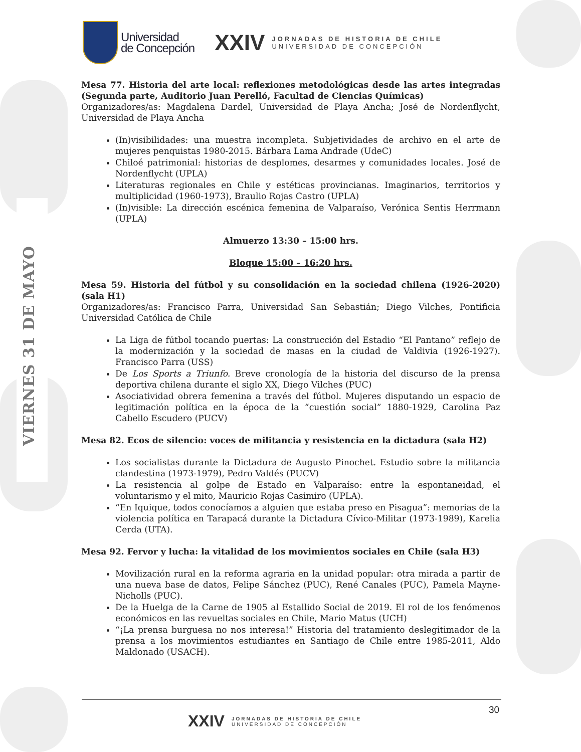VIERNES 31 DE MAYO
Universidad
de Concepción
XXIV
JORNADAS DE HISTORIA DE CHILE
UNIVERSIDAD DE CONCEPCIÓN
Mesa 77. Historia del arte local: reflexiones metodológicas desde las artes integradas (Segunda parte, Auditorio Juan Perelló, Facultad de Ciencias Químicas)
Organizadores/as: Magdalena Dardel, Universidad de Playa Ancha; José de Nordenflycht, Universidad de Playa Ancha
(In)visibilidades: una muestra incompleta. Subjetividades de archivo en el arte de mujeres penquistas 1980-2015. Bárbara Lama Andrade (UdeC)
Chiloé patrimonial: historias de desplomes, desarmes y comunidades locales. José de Nordenflycht (UPLA)
Literaturas regionales en Chile y estéticas provincianas. Imaginarios, territorios y multiplicidad (1960-1973), Braulio Rojas Castro (UPLA)
(In)visible: La dirección escénica femenina de Valparaíso, Verónica Sentis Herrmann (UPLA)
Almuerzo 13:30 – 15:00 hrs.
Bloque 15:00 – 16:20 hrs.
Mesa 59. Historia del fútbol y su consolidación en la sociedad chilena (1926-2020) (sala H1)
Organizadores/as: Francisco Parra, Universidad San Sebastián; Diego Vilches, Pontificia Universidad Católica de Chile
La Liga de fútbol tocando puertas: La construcción del Estadio “El Pantano” reflejo de la modernización y la sociedad de masas en la ciudad de Valdivia (1926-1927). Francisco Parra (USS)
De Los Sports a Triunfo. Breve cronología de la historia del discurso de la prensa deportiva chilena durante el siglo XX, Diego Vilches (PUC)
Asociatividad obrera femenina a través del fútbol. Mujeres disputando un espacio de legitimación política en la época de la “cuestión social” 1880-1929, Carolina Paz Cabello Escudero (PUCV)
Mesa 82. Ecos de silencio: voces de militancia y resistencia en la dictadura (sala H2)
Los socialistas durante la Dictadura de Augusto Pinochet. Estudio sobre la militancia clandestina (1973-1979), Pedro Valdés (PUCV)
La resistencia al golpe de Estado en Valparaíso: entre la espontaneidad, el voluntarismo y el mito, Mauricio Rojas Casimiro (UPLA).
“En Iquique, todos conocíamos a alguien que estaba preso en Pisagua”: memorias de la violencia política en Tarapacá durante la Dictadura Cívico-Militar (1973-1989), Karelia Cerda (UTA).
Mesa 92. Fervor y lucha: la vitalidad de los movimientos sociales en Chile (sala H3)
Movilización rural en la reforma agraria en la unidad popular: otra mirada a partir de una nueva base de datos, Felipe Sánchez (PUC), René Canales (PUC), Pamela Mayne-Nicholls (PUC).
De la Huelga de la Carne de 1905 al Estallido Social de 2019. El rol de los fenómenos económicos en las revueltas sociales en Chile, Mario Matus (UCH)
“¡La prensa burguesa no nos interesa!” Historia del tratamiento deslegitimador de la prensa a los movimientos estudiantes en Santiago de Chile entre 1985-2011, Aldo Maldonado (USACH).
30
XXIV
JORNADAS DE HISTORIA DE CHILE
UNIVERSIDAD DE CONCEPCIÓN